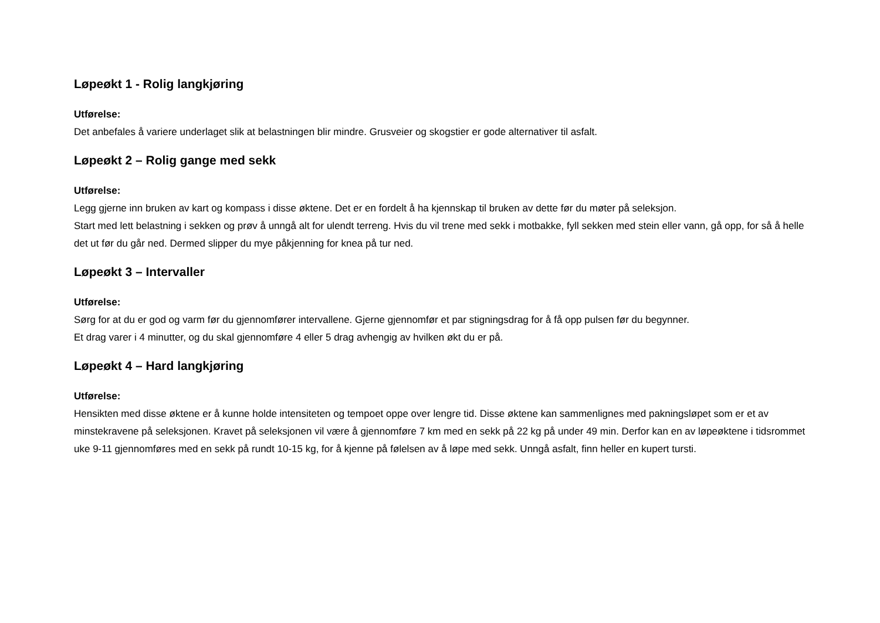Løpeøkt 1 - Rolig langkjøring
Utførelse:
Det anbefales å variere underlaget slik at belastningen blir mindre. Grusveier og skogstier er gode alternativer til asfalt.
Løpeøkt 2 – Rolig gange med sekk
Utførelse:
Legg gjerne inn bruken av kart og kompass i disse øktene. Det er en fordelt å ha kjennskap til bruken av dette før du møter på seleksjon.
Start med lett belastning i sekken og prøv å unngå alt for ulendt terreng. Hvis du vil trene med sekk i motbakke, fyll sekken med stein eller vann, gå opp, for så å helle det ut før du går ned. Dermed slipper du mye påkjenning for knea på tur ned.
Løpeøkt 3 – Intervaller
Utførelse:
Sørg for at du er god og varm før du gjennomfører intervallene. Gjerne gjennomfør et par stigningsdrag for å få opp pulsen før du begynner.
Et drag varer i 4 minutter, og du skal gjennomføre 4 eller 5 drag avhengig av hvilken økt du er på.
Løpeøkt 4 – Hard langkjøring
Utførelse:
Hensikten med disse øktene er å kunne holde intensiteten og tempoet oppe over lengre tid. Disse øktene kan sammenlignes med pakningsløpet som er et av minstekravene på seleksjonen. Kravet på seleksjonen vil være å gjennomføre 7 km med en sekk på 22 kg på under 49 min. Derfor kan en av løpeøktene i tidsrommet uke 9-11 gjennomføres med en sekk på rundt 10-15 kg, for å kjenne på følelsen av å løpe med sekk. Unngå asfalt, finn heller en kupert tursti.